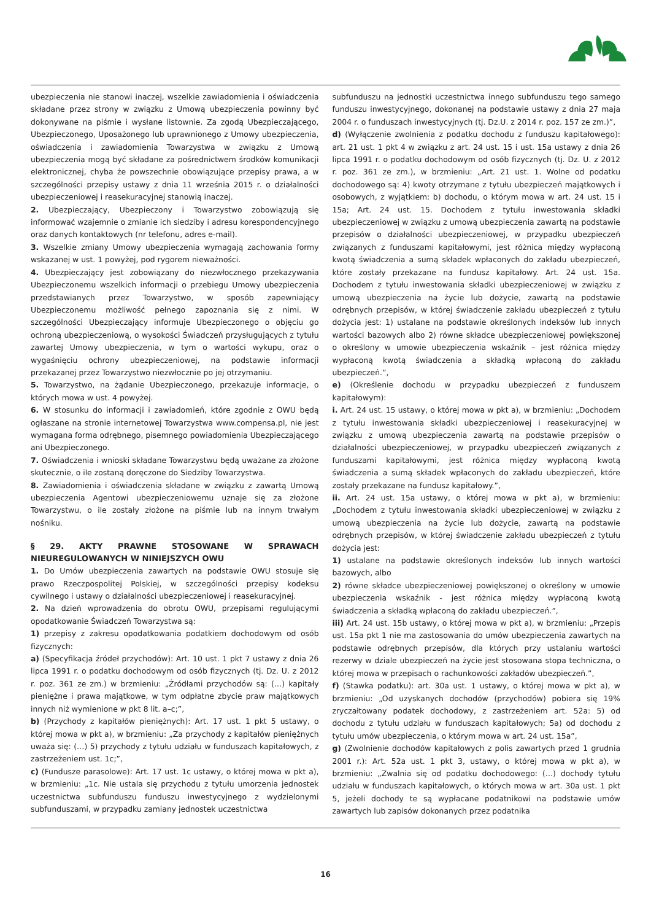ubezpieczenia nie stanowi inaczej, wszelkie zawiadomienia i oświadczenia składane przez strony w związku z Umową ubezpieczenia powinny być dokonywane na piśmie i wysłane listownie. Za zgodą Ubezpieczającego, Ubezpieczonego, Uposażonego lub uprawnionego z Umowy ubezpieczenia, oświadczenia i zawiadomienia Towarzystwa w związku z Umową ubezpieczenia mogą być składane za pośrednictwem środków komunikacji elektronicznej, chyba że powszechnie obowiązujące przepisy prawa, a w szczególności przepisy ustawy z dnia 11 września 2015 r. o działalności ubezpieczeniowej i reasekuracyjnej stanowią inaczej.
2. Ubezpieczający, Ubezpieczony i Towarzystwo zobowiązują się informować wzajemnie o zmianie ich siedziby i adresu korespondencyjnego oraz danych kontaktowych (nr telefonu, adres e-mail).
3. Wszelkie zmiany Umowy ubezpieczenia wymagają zachowania formy wskazanej w ust. 1 powyżej, pod rygorem nieważności.
4. Ubezpieczający jest zobowiązany do niezwłocznego przekazywania Ubezpieczonemu wszelkich informacji o przebiegu Umowy ubezpieczenia przedstawianych przez Towarzystwo, w sposób zapewniający Ubezpieczonemu możliwość pełnego zapoznania się z nimi. W szczególności Ubezpieczający informuje Ubezpieczonego o objęciu go ochroną ubezpieczeniową, o wysokości Świadczeń przysługujących z tytułu zawartej Umowy ubezpieczenia, w tym o wartości wykupu, oraz o wygaśnięciu ochrony ubezpieczeniowej, na podstawie informacji przekazanej przez Towarzystwo niezwłocznie po jej otrzymaniu.
5. Towarzystwo, na żądanie Ubezpieczonego, przekazuje informacje, o których mowa w ust. 4 powyżej.
6. W stosunku do informacji i zawiadomień, które zgodnie z OWU będą ogłaszane na stronie internetowej Towarzystwa www.compensa.pl, nie jest wymagana forma odrębnego, pisemnego powiadomienia Ubezpieczającego ani Ubezpieczonego.
7. Oświadczenia i wnioski składane Towarzystwu będą uważane za złożone skutecznie, o ile zostaną doręczone do Siedziby Towarzystwa.
8. Zawiadomienia i oświadczenia składane w związku z zawartą Umową ubezpieczenia Agentowi ubezpieczeniowemu uznaje się za złożone Towarzystwu, o ile zostały złożone na piśmie lub na innym trwałym nośniku.
§ 29. AKTY PRAWNE STOSOWANE W SPRAWACH NIEUREGULOWANYCH W NINIEJSZYCH OWU
1. Do Umów ubezpieczenia zawartych na podstawie OWU stosuje się prawo Rzeczpospolitej Polskiej, w szczególności przepisy kodeksu cywilnego i ustawy o działalności ubezpieczeniowej i reasekuracyjnej.
2. Na dzień wprowadzenia do obrotu OWU, przepisami regulującymi opodatkowanie Świadczeń Towarzystwa są:
1) przepisy z zakresu opodatkowania podatkiem dochodowym od osób fizycznych:
a) (Specyfikacja źródeł przychodów): Art. 10 ust. 1 pkt 7 ustawy z dnia 26 lipca 1991 r. o podatku dochodowym od osób fizycznych (tj. Dz. U. z 2012 r. poz. 361 ze zm.) w brzmieniu: „Źródłami przychodów są: (…) kapitały pieniężne i prawa majątkowe, w tym odpłatne zbycie praw majątkowych innych niż wymienione w pkt 8 lit. a–c;”,
b) (Przychody z kapitałów pieniężnych): Art. 17 ust. 1 pkt 5 ustawy, o której mowa w pkt a), w brzmieniu: „Za przychody z kapitałów pieniężnych uważa się: (…) 5) przychody z tytułu udziału w funduszach kapitałowych, z zastrzeżeniem ust. 1c;”,
c) (Fundusze parasolowe): Art. 17 ust. 1c ustawy, o której mowa w pkt a), w brzmieniu: „1c. Nie ustala się przychodu z tytułu umorzenia jednostek uczestnictwa subfunduszu funduszu inwestycyjnego z wydzielonymi subfunduszami, w przypadku zamiany jednostek uczestnictwa
subfunduszu na jednostki uczestnictwa innego subfunduszu tego samego funduszu inwestycyjnego, dokonanej na podstawie ustawy z dnia 27 maja 2004 r. o funduszach inwestycyjnych (tj. Dz.U. z 2014 r. poz. 157 ze zm.)”,
d) (Wyłączenie zwolnienia z podatku dochodu z funduszu kapitałowego): art. 21 ust. 1 pkt 4 w związku z art. 24 ust. 15 i ust. 15a ustawy z dnia 26 lipca 1991 r. o podatku dochodowym od osób fizycznych (tj. Dz. U. z 2012 r. poz. 361 ze zm.), w brzmieniu: „Art. 21 ust. 1. Wolne od podatku dochodowego są: 4) kwoty otrzymane z tytułu ubezpieczeń majątkowych i osobowych, z wyjątkiem: b) dochodu, o którym mowa w art. 24 ust. 15 i 15a; Art. 24 ust. 15. Dochodem z tytułu inwestowania składki ubezpieczeniowej w związku z umową ubezpieczenia zawartą na podstawie przepisów o działalności ubezpieczeniowej, w przypadku ubezpieczeń związanych z funduszami kapitałowymi, jest różnica między wypłaconą kwotą świadczenia a sumą składek wpłaconych do zakładu ubezpieczeń, które zostały przekazane na fundusz kapitałowy. Art. 24 ust. 15a. Dochodem z tytułu inwestowania składki ubezpieczeniowej w związku z umową ubezpieczenia na życie lub dożycie, zawartą na podstawie odrębnych przepisów, w której świadczenie zakładu ubezpieczeń z tytułu dożycia jest: 1) ustalane na podstawie określonych indeksów lub innych wartości bazowych albo 2) równe składce ubezpieczeniowej powiększonej o określony w umowie ubezpieczenia wskaźnik – jest różnica między wypłaconą kwotą świadczenia a składką wpłaconą do zakładu ubezpieczeń.”,
e) (Określenie dochodu w przypadku ubezpieczeń z funduszem kapitałowym):
i. Art. 24 ust. 15 ustawy, o której mowa w pkt a), w brzmieniu: „Dochodem z tytułu inwestowania składki ubezpieczeniowej i reasekuracyjnej w związku z umową ubezpieczenia zawartą na podstawie przepisów o działalności ubezpieczeniowej, w przypadku ubezpieczeń związanych z funduszami kapitałowymi, jest różnica między wypłaconą kwotą świadczenia a sumą składek wpłaconych do zakładu ubezpieczeń, które zostały przekazane na fundusz kapitałowy.”,
ii. Art. 24 ust. 15a ustawy, o której mowa w pkt a), w brzmieniu: „Dochodem z tytułu inwestowania składki ubezpieczeniowej w związku z umową ubezpieczenia na życie lub dożycie, zawartą na podstawie odrębnych przepisów, w której świadczenie zakładu ubezpieczeń z tytułu dożycia jest:
1) ustalane na podstawie określonych indeksów lub innych wartości bazowych, albo
2) równe składce ubezpieczeniowej powiększonej o określony w umowie ubezpieczenia wskaźnik - jest różnica między wypłaconą kwotą świadczenia a składką wpłaconą do zakładu ubezpieczeń.”,
iii) Art. 24 ust. 15b ustawy, o której mowa w pkt a), w brzmieniu: „Przepis ust. 15a pkt 1 nie ma zastosowania do umów ubezpieczenia zawartych na podstawie odrębnych przepisów, dla których przy ustalaniu wartości rezerwy w dziale ubezpieczeń na życie jest stosowana stopa techniczna, o której mowa w przepisach o rachunkowości zakładów ubezpieczeń.”,
f) (Stawka podatku): art. 30a ust. 1 ustawy, o której mowa w pkt a), w brzmieniu: „Od uzyskanych dochodów (przychodów) pobiera się 19% zryczałtowany podatek dochodowy, z zastrzeżeniem art. 52a: 5) od dochodu z tytułu udziału w funduszach kapitałowych; 5a) od dochodu z tytułu umów ubezpieczenia, o którym mowa w art. 24 ust. 15a”,
g) (Zwolnienie dochodów kapitałowych z polis zawartych przed 1 grudnia 2001 r.): Art. 52a ust. 1 pkt 3, ustawy, o której mowa w pkt a), w brzmieniu: „Zwalnia się od podatku dochodowego: (…) dochody tytułu udziału w funduszach kapitałowych, o których mowa w art. 30a ust. 1 pkt 5, jeżeli dochody te są wypłacane podatnikowi na podstawie umów zawartych lub zapisów dokonanych przez podatnika
16